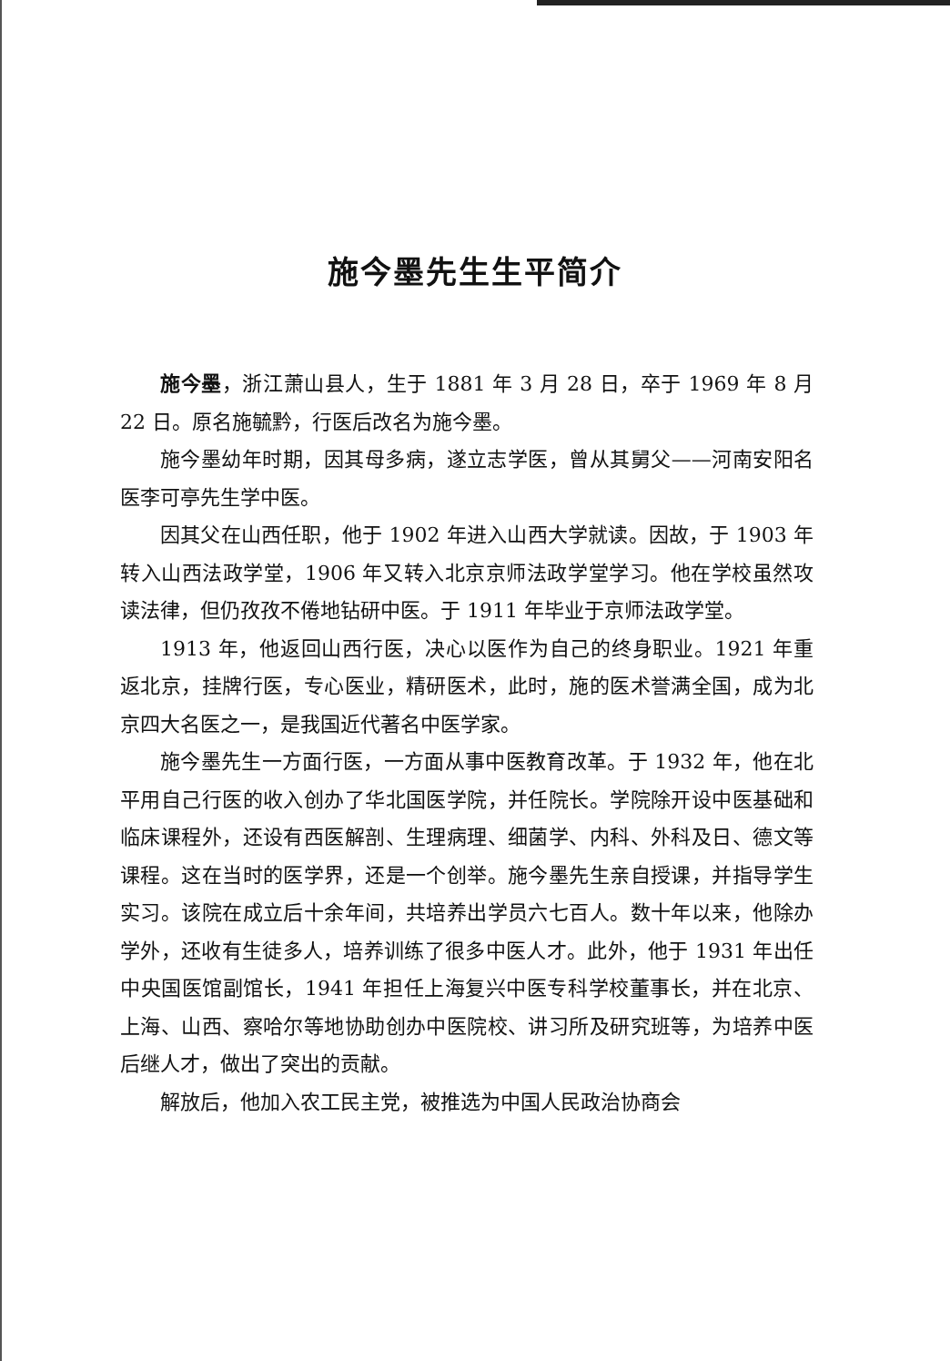施今墨先生生平简介
施今墨，浙江萧山县人，生于 1881 年 3 月 28 日，卒于 1969 年 8 月 22 日。原名施毓黔，行医后改名为施今墨。
施今墨幼年时期，因其母多病，遂立志学医，曾从其舅父——河南安阳名医李可亭先生学中医。
因其父在山西任职，他于 1902 年进入山西大学就读。因故，于 1903 年转入山西法政学堂，1906 年又转入北京京师法政学堂学习。他在学校虽然攻读法律，但仍孜孜不倦地钻研中医。于 1911 年毕业于京师法政学堂。
1913 年，他返回山西行医，决心以医作为自己的终身职业。1921 年重返北京，挂牌行医，专心医业，精研医术，此时，施的医术誉满全国，成为北京四大名医之一，是我国近代著名中医学家。
施今墨先生一方面行医，一方面从事中医教育改革。于 1932 年，他在北平用自己行医的收入创办了华北国医学院，并任院长。学院除开设中医基础和临床课程外，还设有西医解剖、生理病理、细菌学、内科、外科及日、德文等课程。这在当时的医学界，还是一个创举。施今墨先生亲自授课，并指导学生实习。该院在成立后十余年间，共培养出学员六七百人。数十年以来，他除办学外，还收有生徒多人，培养训练了很多中医人才。此外，他于 1931 年出任中央国医馆副馆长，1941 年担任上海复兴中医专科学校董事长，并在北京、上海、山西、察哈尔等地协助创办中医院校、讲习所及研究班等，为培养中医后继人才，做出了突出的贡献。
解放后，他加入农工民主党，被推选为中国人民政治协商会